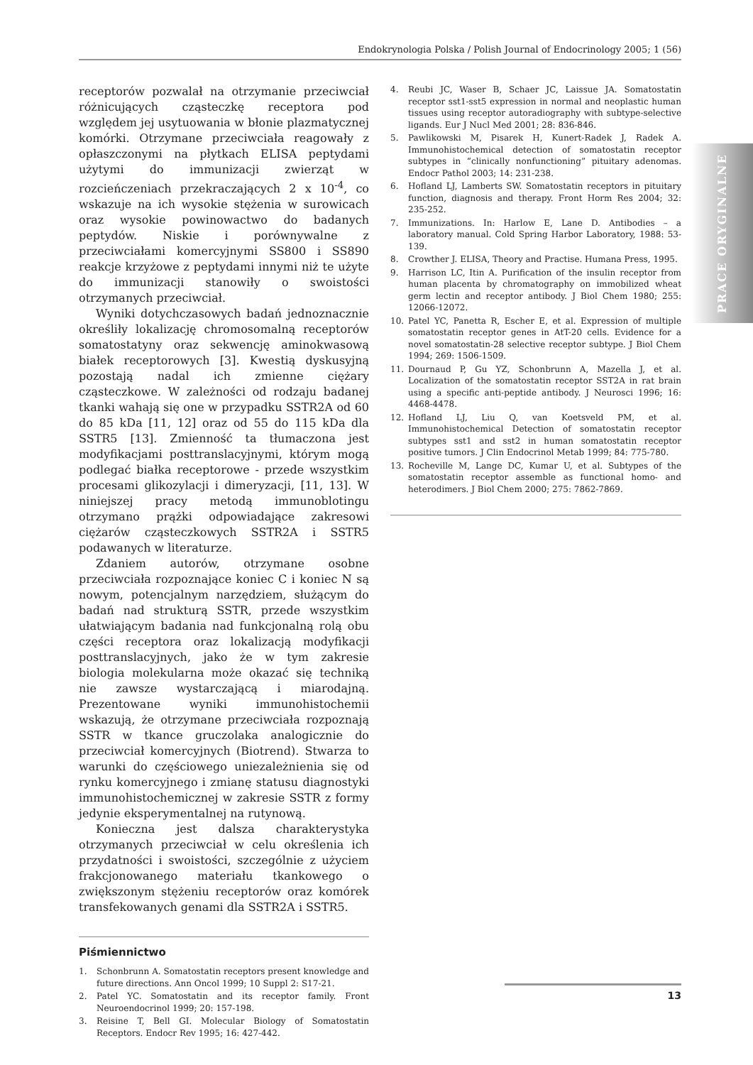Endokrynologia Polska / Polish Journal of Endocrinology 2005; 1 (56)
PRACE ORYGINALNE
receptorów pozwalał na otrzymanie przeciwciał różnicujących cząsteczkę receptora pod względem jej usytuowania w błonie plazmatycznej komórki. Otrzymane przeciwciała reagowały z opłaszczonymi na płytkach ELISA peptydami użytymi do immunizacji zwierząt w rozcieńczeniach przekraczających 2 x 10<sup>-4</sup>, co wskazuje na ich wysokie stężenia w surowicach oraz wysokie powinowactwo do badanych peptydów. Niskie i porównywalne z przeciwciałami komercyjnymi SS800 i SS890 reakcje krzyżowe z peptydami innymi niż te użyte do immunizacji stanowiły o swoistości otrzymanych przeciwciał.
Wyniki dotychczasowych badań jednoznacznie określiły lokalizację chromosomalną receptorów somatostatyny oraz sekwencję aminokwasową białek receptorowych [3]. Kwestią dyskusyjną pozostają nadal ich zmienne ciężary cząsteczkowe. W zależności od rodzaju badanej tkanki wahają się one w przypadku SSTR2A od 60 do 85 kDa [11, 12] oraz od 55 do 115 kDa dla SSTR5 [13]. Zmienność ta tłumaczona jest modyfikacjami posttranslacyjnymi, którym mogą podlegać białka receptorowe - przede wszystkim procesami glikozylacji i dimeryzacji, [11, 13]. W niniejszej pracy metodą immunoblotingu otrzymano prążki odpowiadające zakresowi ciężarów cząsteczkowych SSTR2A i SSTR5 podawanych w literaturze.
Zdaniem autorów, otrzymane osobne przeciwciała rozpoznające koniec C i koniec N są nowym, potencjalnym narzędziem, służącym do badań nad strukturą SSTR, przede wszystkim ułatwiającym badania nad funkcjonalną rolą obu części receptora oraz lokalizacją modyfikacji posttranslacyjnych, jako że w tym zakresie biologia molekularna może okazać się techniką nie zawsze wystarczającą i miarodajną. Prezentowane wyniki immunohistochemii wskazują, że otrzymane przeciwciała rozpoznają SSTR w tkance gruczolaka analogicznie do przeciwciał komercyjnych (Biotrend). Stwarza to warunki do częściowego uniezależnienia się od rynku komercyjnego i zmianę statusu diagnostyki immunohistochemicznej w zakresie SSTR z formy jedynie eksperymentalnej na rutynową.
Konieczna jest dalsza charakterystyka otrzymanych przeciwciał w celu określenia ich przydatności i swoistości, szczególnie z użyciem frakcjonowanego materiału tkankowego o zwiększonym stężeniu receptorów oraz komórek transfekowanych genami dla SSTR2A i SSTR5.
Piśmiennictwo
1. Schonbrunn A. Somatostatin receptors present knowledge and future directions. Ann Oncol 1999; 10 Suppl 2: S17-21.
2. Patel YC. Somatostatin and its receptor family. Front Neuroendocrinol 1999; 20: 157-198.
3. Reisine T, Bell GI. Molecular Biology of Somatostatin Receptors. Endocr Rev 1995; 16: 427-442.
4. Reubi JC, Waser B, Schaer JC, Laissue JA. Somatostatin receptor sst1-sst5 expression in normal and neoplastic human tissues using receptor autoradiography with subtype-selective ligands. Eur J Nucl Med 2001; 28: 836-846.
5. Pawlikowski M, Pisarek H, Kunert-Radek J, Radek A. Immunohistochemical detection of somatostatin receptor subtypes in “clinically nonfunctioning” pituitary adenomas. Endocr Pathol 2003; 14: 231-238.
6. Hofland LJ, Lamberts SW. Somatostatin receptors in pituitary function, diagnosis and therapy. Front Horm Res 2004; 32: 235-252.
7. Immunizations. In: Harlow E, Lane D. Antibodies – a laboratory manual. Cold Spring Harbor Laboratory, 1988: 53-139.
8. Crowther J. ELISA, Theory and Practise. Humana Press, 1995.
9. Harrison LC, Itin A. Purification of the insulin receptor from human placenta by chromatography on immobilized wheat germ lectin and receptor antibody. J Biol Chem 1980; 255: 12066-12072.
10. Patel YC, Panetta R, Escher E, et al. Expression of multiple somatostatin receptor genes in AtT-20 cells. Evidence for a novel somatostatin-28 selective receptor subtype. J Biol Chem 1994; 269: 1506-1509.
11. Dournaud P, Gu YZ, Schonbrunn A, Mazella J, et al. Localization of the somatostatin receptor SST2A in rat brain using a specific anti-peptide antibody. J Neurosci 1996; 16: 4468-4478.
12. Hofland LJ, Liu Q, van Koetsveld PM, et al. Immunohistochemical Detection of somatostatin receptor subtypes sst1 and sst2 in human somatostatin receptor positive tumors. J Clin Endocrinol Metab 1999; 84: 775-780.
13. Rocheville M, Lange DC, Kumar U, et al. Subtypes of the somatostatin receptor assemble as functional homo- and heterodimers. J Biol Chem 2000; 275: 7862-7869.
13